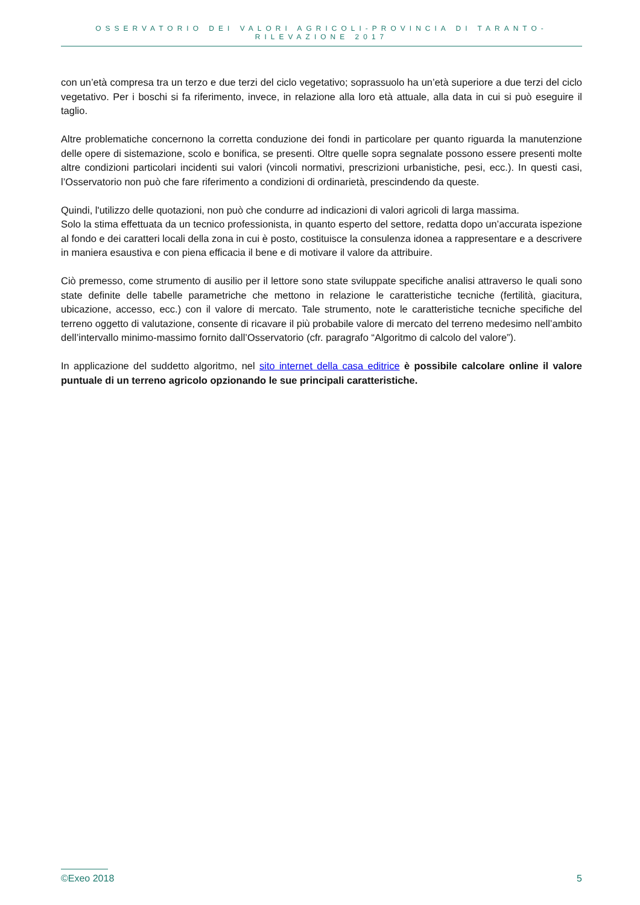OSSERVATORIO DEI VALORI AGRICOLI-PROVINCIA DI TARANTO-RILEVAZIONE 2017
con un’età compresa tra un terzo e due terzi del ciclo vegetativo; soprassuolo ha un’età superiore a due terzi del ciclo vegetativo. Per i boschi si fa riferimento, invece, in relazione alla loro età attuale, alla data in cui si può eseguire il taglio.
Altre problematiche concernono la corretta conduzione dei fondi in particolare per quanto riguarda la manutenzione delle opere di sistemazione, scolo e bonifica, se presenti. Oltre quelle sopra segnalate possono essere presenti molte altre condizioni particolari incidenti sui valori (vincoli normativi, prescrizioni urbanistiche, pesi, ecc.). In questi casi, l’Osservatorio non può che fare riferimento a condizioni di ordinarietà, prescindendo da queste.
Quindi, l'utilizzo delle quotazioni, non può che condurre ad indicazioni di valori agricoli di larga massima.
Solo la stima effettuata da un tecnico professionista, in quanto esperto del settore, redatta dopo un’accurata ispezione al fondo e dei caratteri locali della zona in cui è posto, costituisce la consulenza idonea a rappresentare e a descrivere in maniera esaustiva e con piena efficacia il bene e di motivare il valore da attribuire.
Ciò premesso, come strumento di ausilio per il lettore sono state sviluppate specifiche analisi attraverso le quali sono state definite delle tabelle parametriche che mettono in relazione le caratteristiche tecniche (fertilità, giacitura, ubicazione, accesso, ecc.) con il valore di mercato. Tale strumento, note le caratteristiche tecniche specifiche del terreno oggetto di valutazione, consente di ricavare il più probabile valore di mercato del terreno medesimo nell’ambito dell’intervallo minimo-massimo fornito dall’Osservatorio (cfr. paragrafo “Algoritmo di calcolo del valore”).
In applicazione del suddetto algoritmo, nel sito internet della casa editrice è possibile calcolare online il valore puntuale di un terreno agricolo opzionando le sue principali caratteristiche.
©Exeo 2018 5